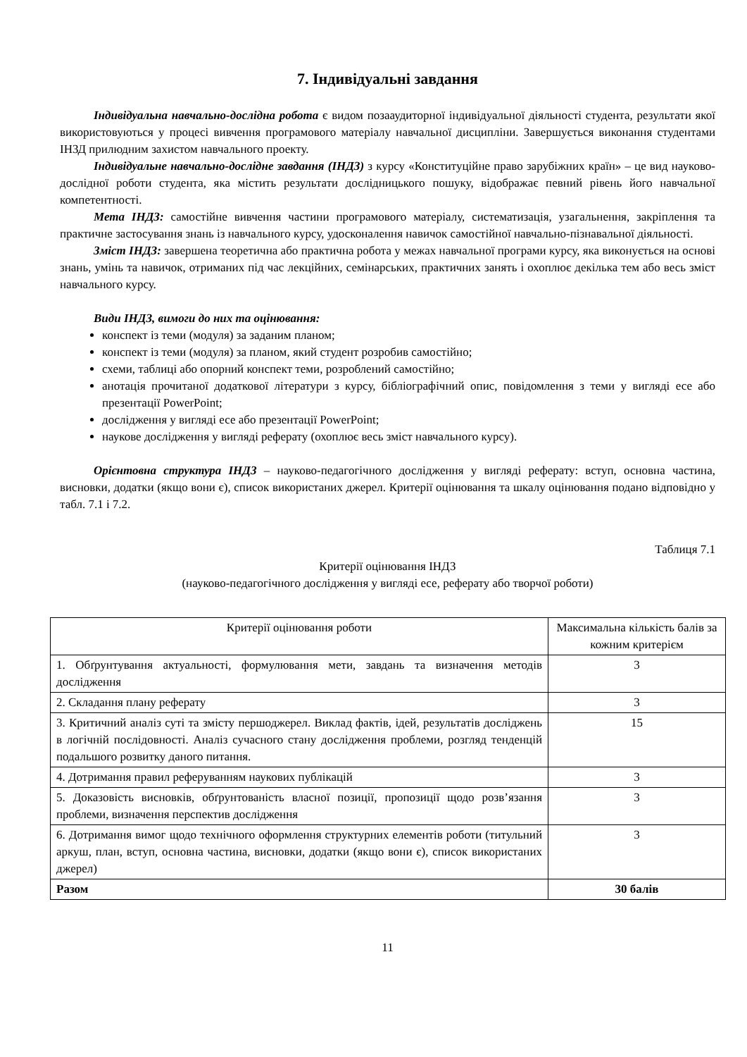7. Індивідуальні завдання
Індивідуальна навчально-дослідна робота є видом позааудиторної індивідуальної діяльності студента, результати якої використовуються у процесі вивчення програмового матеріалу навчальної дисципліни. Завершується виконання студентами ІНЗД прилюдним захистом навчального проекту.
Індивідуальне навчально-дослідне завдання (ІНДЗ) з курсу «Конституційне право зарубіжних країн» – це вид науково-дослідної роботи студента, яка містить результати дослідницького пошуку, відображає певний рівень його навчальної компетентності.
Мета ІНДЗ: самостійне вивчення частини програмового матеріалу, систематизація, узагальнення, закріплення та практичне застосування знань із навчального курсу, удосконалення навичок самостійної навчально-пізнавальної діяльності.
Зміст ІНДЗ: завершена теоретична або практична робота у межах навчальної програми курсу, яка виконується на основі знань, умінь та навичок, отриманих під час лекційних, семінарських, практичних занять і охоплює декілька тем або весь зміст навчального курсу.
Види ІНДЗ, вимоги до них та оцінювання:
конспект із теми (модуля) за заданим планом;
конспект із теми (модуля) за планом, який студент розробив самостійно;
схеми, таблиці або опорний конспект теми, розроблений самостійно;
анотація прочитаної додаткової літератури з курсу, бібліографічний опис, повідомлення з теми у вигляді есе або презентації PowerPoint;
дослідження у вигляді есе або презентації PowerPoint;
наукове дослідження у вигляді реферату (охоплює весь зміст навчального курсу).
Орієнтовна структура ІНДЗ – науково-педагогічного дослідження у вигляді реферату: вступ, основна частина, висновки, додатки (якщо вони є), список використаних джерел. Критерії оцінювання та шкалу оцінювання подано відповідно у табл. 7.1 і 7.2.
Таблиця 7.1
Критерії оцінювання ІНДЗ
(науково-педагогічного дослідження у вигляді есе, реферату або творчої роботи)
| Критерії оцінювання роботи | Максимальна кількість балів за кожним критерієм |
| 1. Обґрунтування актуальності, формулювання мети, завдань та визначення методів дослідження | 3 |
| 2. Складання плану реферату | 3 |
| 3. Критичний аналіз суті та змісту першоджерел. Виклад фактів, ідей, результатів досліджень в логічній послідовності. Аналіз сучасного стану дослідження проблеми, розгляд тенденцій подальшого розвитку даного питання. | 15 |
| 4. Дотримання правил реферуванням наукових публікацій | 3 |
| 5. Доказовість висновків, обґрунтованість власної позиції, пропозиції щодо розв’язання проблеми, визначення перспектив дослідження | 3 |
| 6. Дотримання вимог щодо технічного оформлення структурних елементів роботи (титульний аркуш, план, вступ, основна частина, висновки, додатки (якщо вони є), список використаних джерел) | 3 |
| Разом | 30 балів |
11